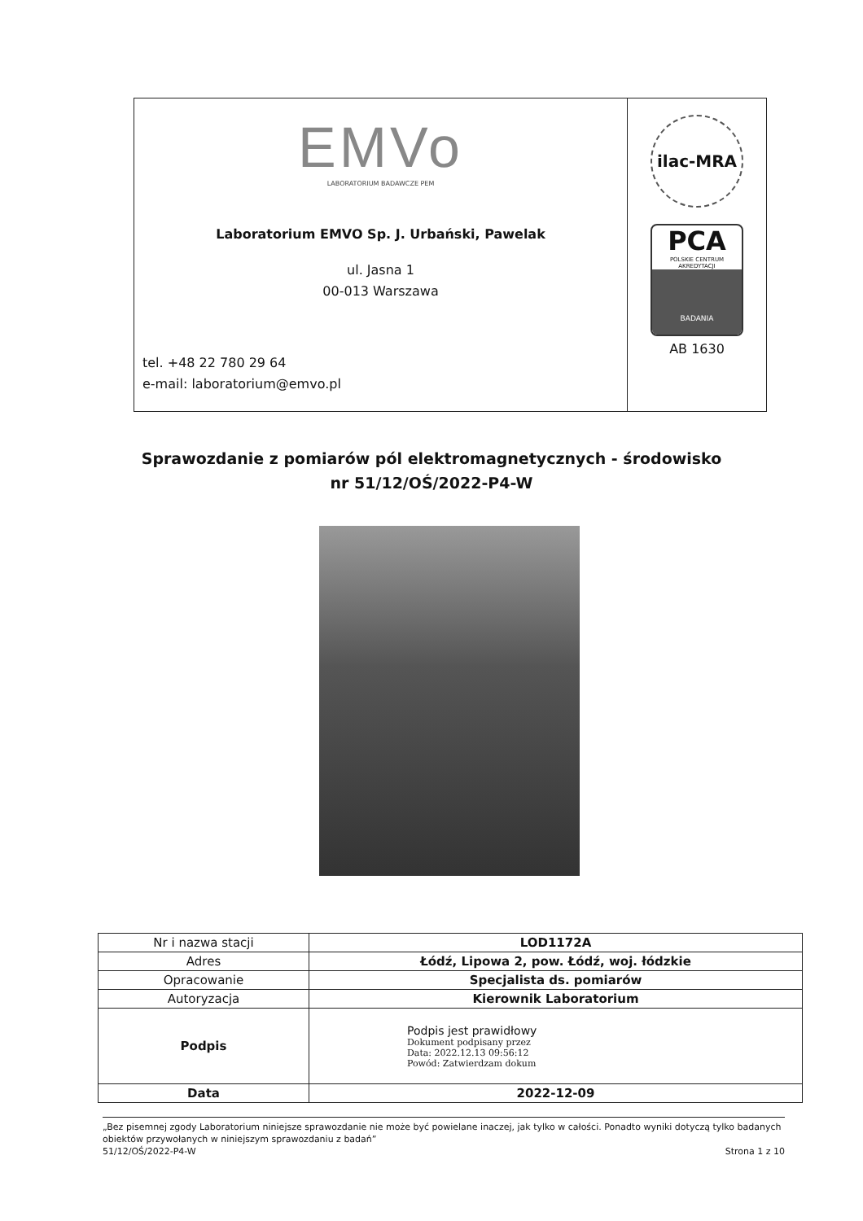EMVo
LABORATORIUM BADAWCZE PEM
Laboratorium EMVO Sp. J. Urbański, Pawelak
ul. Jasna 1
00-013 Warszawa
tel. +48 22 780 29 64
e-mail: laboratorium@emvo.pl
ilac-MRA
PCA
POLSKIE CENTRUM AKREDYTACJI
BADANIA
AB 1630
Sprawozdanie z pomiarów pól elektromagnetycznych - środowisko
nr 51/12/OŚ/2022-P4-W
| Nr i nazwa stacji | LOD1172A |
| Adres | Łódź, Lipowa 2, pow. Łódź, woj. łódzkie |
| Opracowanie | Specjalista ds. pomiarów |
| Autoryzacja | Kierownik Laboratorium |
| Podpis | Podpis jest prawidłowy Dokument podpisany przez Data: 2022.12.13 09:56:12 Powód: Zatwierdzam dokum |
| Data | 2022-12-09 |
„Bez pisemnej zgody Laboratorium niniejsze sprawozdanie nie może być powielane inaczej, jak tylko w całości. Ponadto wyniki dotyczą tylko badanych obiektów przywołanych w niniejszym sprawozdaniu z badań”
51/12/OŚ/2022-P4-W Strona 1 z 10